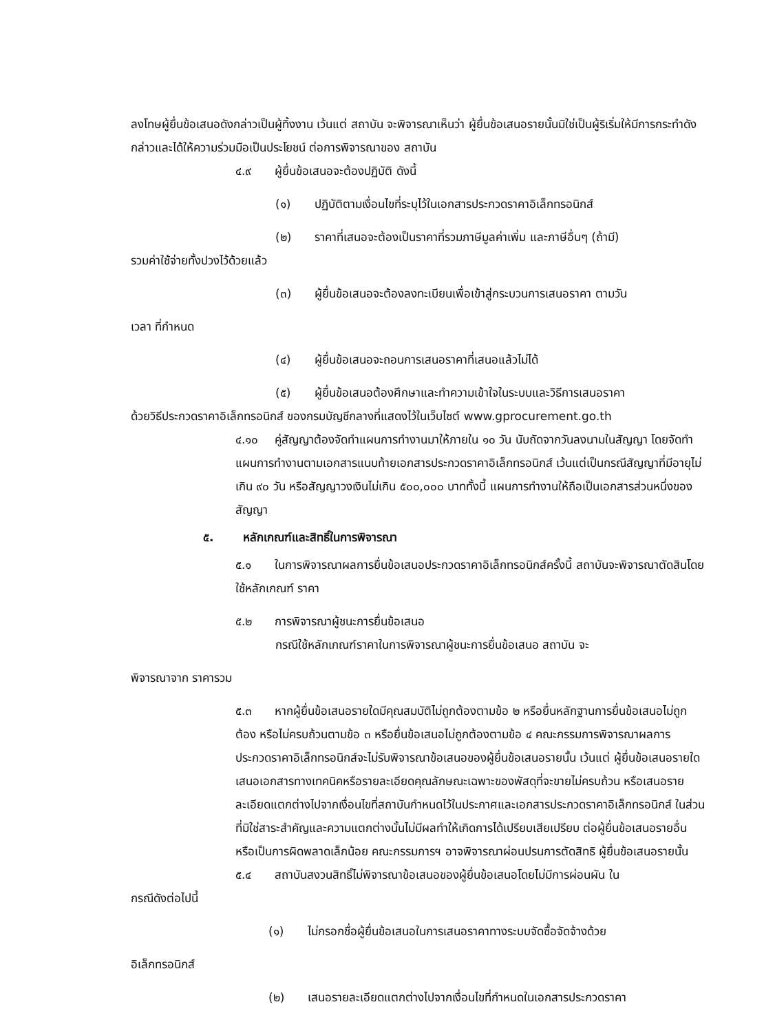ลงโทษผู้ยื่นข้อเสนอดังกล่าวเป็นผู้ทิ้งงาน เว้นแต่ สถาบัน จะพิจารณาเห็นว่า ผู้ยื่นข้อเสนอรายนั้นมิใช่เป็นผู้ริเริ่มให้มีการกระทำดังกล่าวและได้ให้ความร่วมมือเป็นประโยชน์ ต่อการพิจารณาของ สถาบัน
๔.๙ ผู้ยื่นข้อเสนอจะต้องปฏิบัติ ดังนี้
(๑) ปฏิบัติตามเงื่อนไขที่ระบุไว้ในเอกสารประกวดราคาอิเล็กทรอนิกส์
(๒) ราคาที่เสนอจะต้องเป็นราคาที่รวมภาษีมูลค่าเพิ่ม และภาษีอื่นๆ (ถ้ามี)
รวมค่าใช้จ่ายทั้งปวงไว้ด้วยแล้ว
(๓) ผู้ยื่นข้อเสนอจะต้องลงทะเบียนเพื่อเข้าสู่กระบวนการเสนอราคา ตามวัน
เวลา ที่กำหนด
(๔) ผู้ยื่นข้อเสนอจะถอนการเสนอราคาที่เสนอแล้วไม่ได้
(๕) ผู้ยื่นข้อเสนอต้องศึกษาและทำความเข้าใจในระบบและวิธีการเสนอราคา
ด้วยวิธีประกวดราคาอิเล็กทรอนิกส์ ของกรมบัญชีกลางที่แสดงไว้ในเว็บไซต์ www.gprocurement.go.th
๔.๑๐ คู่สัญญาต้องจัดทำแผนการทำงานมาให้ภายใน ๑๐ วัน นับถัดจากวันลงนามในสัญญา โดยจัดทำแผนการทำงานตามเอกสารแนบท้ายเอกสารประกวดราคาอิเล็กทรอนิกส์ เว้นแต่เป็นกรณีสัญญาที่มีอายุไม่เกิน ๙๐ วัน หรือสัญญาวงเงินไม่เกิน ๕๐๐,๐๐๐ บาททั้งนี้ แผนการทำงานให้ถือเป็นเอกสารส่วนหนึ่งของสัญญา
๕. หลักเกณฑ์และสิทธิ์ในการพิจารณา
๕.๑ ในการพิจารณาผลการยื่นข้อเสนอประกวดราคาอิเล็กทรอนิกส์ครั้งนี้ สถาบันจะพิจารณาตัดสินโดยใช้หลักเกณฑ์ ราคา
๕.๒ การพิจารณาผู้ชนะการยื่นข้อเสนอ
กรณีใช้หลักเกณฑ์ราคาในการพิจารณาผู้ชนะการยื่นข้อเสนอ สถาบัน จะ
พิจารณาจาก ราคารวม
๕.๓ หากผู้ยื่นข้อเสนอรายใดมีคุณสมบัติไม่ถูกต้องตามข้อ ๒ หรือยื่นหลักฐานการยื่นข้อเสนอไม่ถูกต้อง หรือไม่ครบถ้วนตามข้อ ๓ หรือยื่นข้อเสนอไม่ถูกต้องตามข้อ ๔ คณะกรรมการพิจารณาผลการประกวดราคาอิเล็กทรอนิกส์จะไม่รับพิจารณาข้อเสนอของผู้ยื่นข้อเสนอรายนั้น เว้นแต่ ผู้ยื่นข้อเสนอรายใด เสนอเอกสารทางเทคนิคหรือรายละเอียดคุณลักษณะเฉพาะของพัสดุที่จะขายไม่ครบถ้วน หรือเสนอรายละเอียดแตกต่างไปจากเงื่อนไขที่สถาบันกำหนดไว้ในประกาศและเอกสารประกวดราคาอิเล็กทรอนิกส์ ในส่วนที่มิใช่สาระสำคัญและความแตกต่างนั้นไม่มีผลทำให้เกิดการได้เปรียบเสียเปรียบ ต่อผู้ยื่นข้อเสนอรายอื่น หรือเป็นการผิดพลาดเล็กน้อย คณะกรรมการฯ อาจพิจารณาผ่อนปรนการตัดสิทธิ ผู้ยื่นข้อเสนอรายนั้น
๕.๔ สถาบันสงวนสิทธิ์ไม่พิจารณาข้อเสนอของผู้ยื่นข้อเสนอโดยไม่มีการผ่อนผัน ใน
กรณีดังต่อไปนี้
(๑) ไม่กรอกชื่อผู้ยื่นข้อเสนอในการเสนอราคาทางระบบจัดซื้อจัดจ้างด้วย
อิเล็กทรอนิกส์
(๒) เสนอรายละเอียดแตกต่างไปจากเงื่อนไขที่กำหนดในเอกสารประกวดราคา